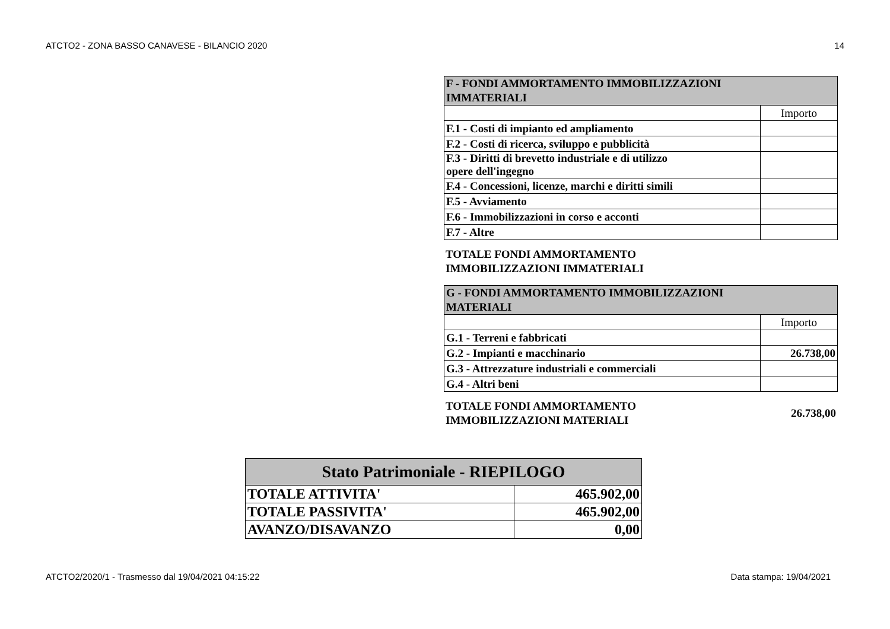ATCTO2 - ZONA BASSO CANAVESE - BILANCIO 2020 14
| F - FONDI AMMORTAMENTO IMMOBILIZZAZIONI IMMATERIALI | |
| --- | --- |
| | Importo |
| F.1 - Costi di impianto ed ampliamento | |
| F.2 - Costi di ricerca, sviluppo e pubblicità | |
| F.3 - Diritti di brevetto industriale e di utilizzo opere dell'ingegno | |
| F.4 - Concessioni, licenze, marchi e diritti simili | |
| F.5 - Avviamento | |
| F.6 - Immobilizzazioni in corso e acconti | |
| F.7 - Altre | |
TOTALE FONDI AMMORTAMENTO
IMMOBILIZZAZIONI IMMATERIALI
| G - FONDI AMMORTAMENTO IMMOBILIZZAZIONI MATERIALI | |
| --- | --- |
| | Importo |
| G.1 - Terreni e fabbricati | |
| G.2 - Impianti e macchinario | 26.738,00 |
| G.3 - Attrezzature industriali e commerciali | |
| G.4 - Altri beni | |
TOTALE FONDI AMMORTAMENTO
IMMOBILIZZAZIONI MATERIALI 26.738,00
| Stato Patrimoniale - RIEPILOGO | |
| --- | --- |
| TOTALE ATTIVITA' | 465.902,00 |
| TOTALE PASSIVITA' | 465.902,00 |
| AVANZO/DISAVANZO | 0,00 |
ATCTO2/2020/1 - Trasmesso dal 19/04/2021 04:15:22 Data stampa: 19/04/2021